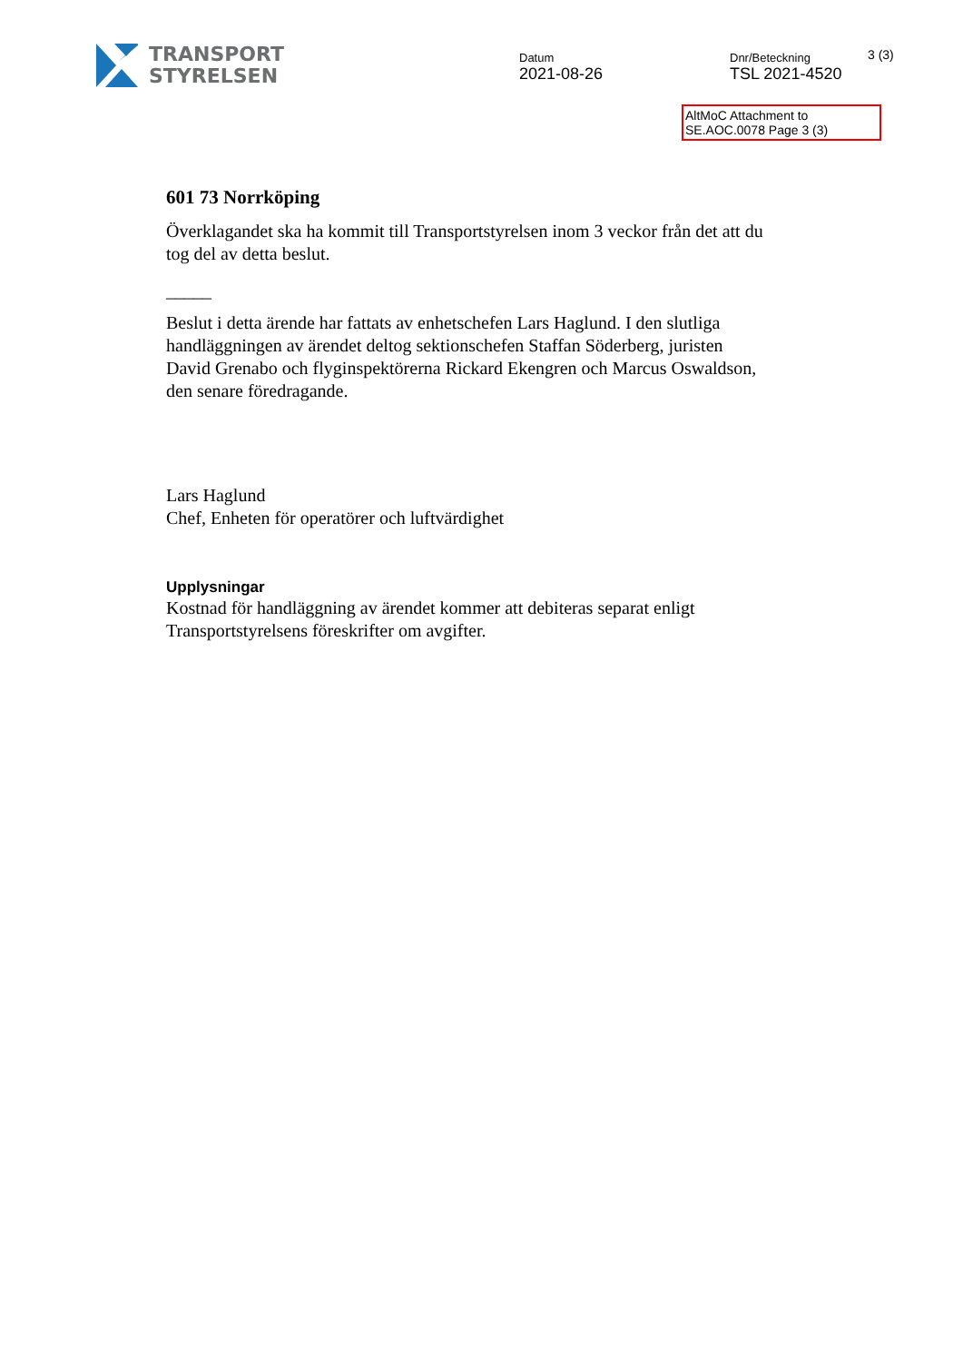TRANSPORT
STYRELSEN
Datum
2021-08-26
Dnr/Beteckning
TSL 2021-4520
3 (3)
AltMoC Attachment to
SE.AOC.0078 Page 3 (3)
601 73 Norrköping
Överklagandet ska ha kommit till Transportstyrelsen inom 3 veckor från det att du tog del av detta beslut.
_____
Beslut i detta ärende har fattats av enhetschefen Lars Haglund. I den slutliga handläggningen av ärendet deltog sektionschefen Staffan Söderberg, juristen David Grenabo och flyginspektörerna Rickard Ekengren och Marcus Oswaldson, den senare föredragande.
Lars Haglund
Chef, Enheten för operatörer och luftvärdighet
Upplysningar
Kostnad för handläggning av ärendet kommer att debiteras separat enligt Transportstyrelsens föreskrifter om avgifter.